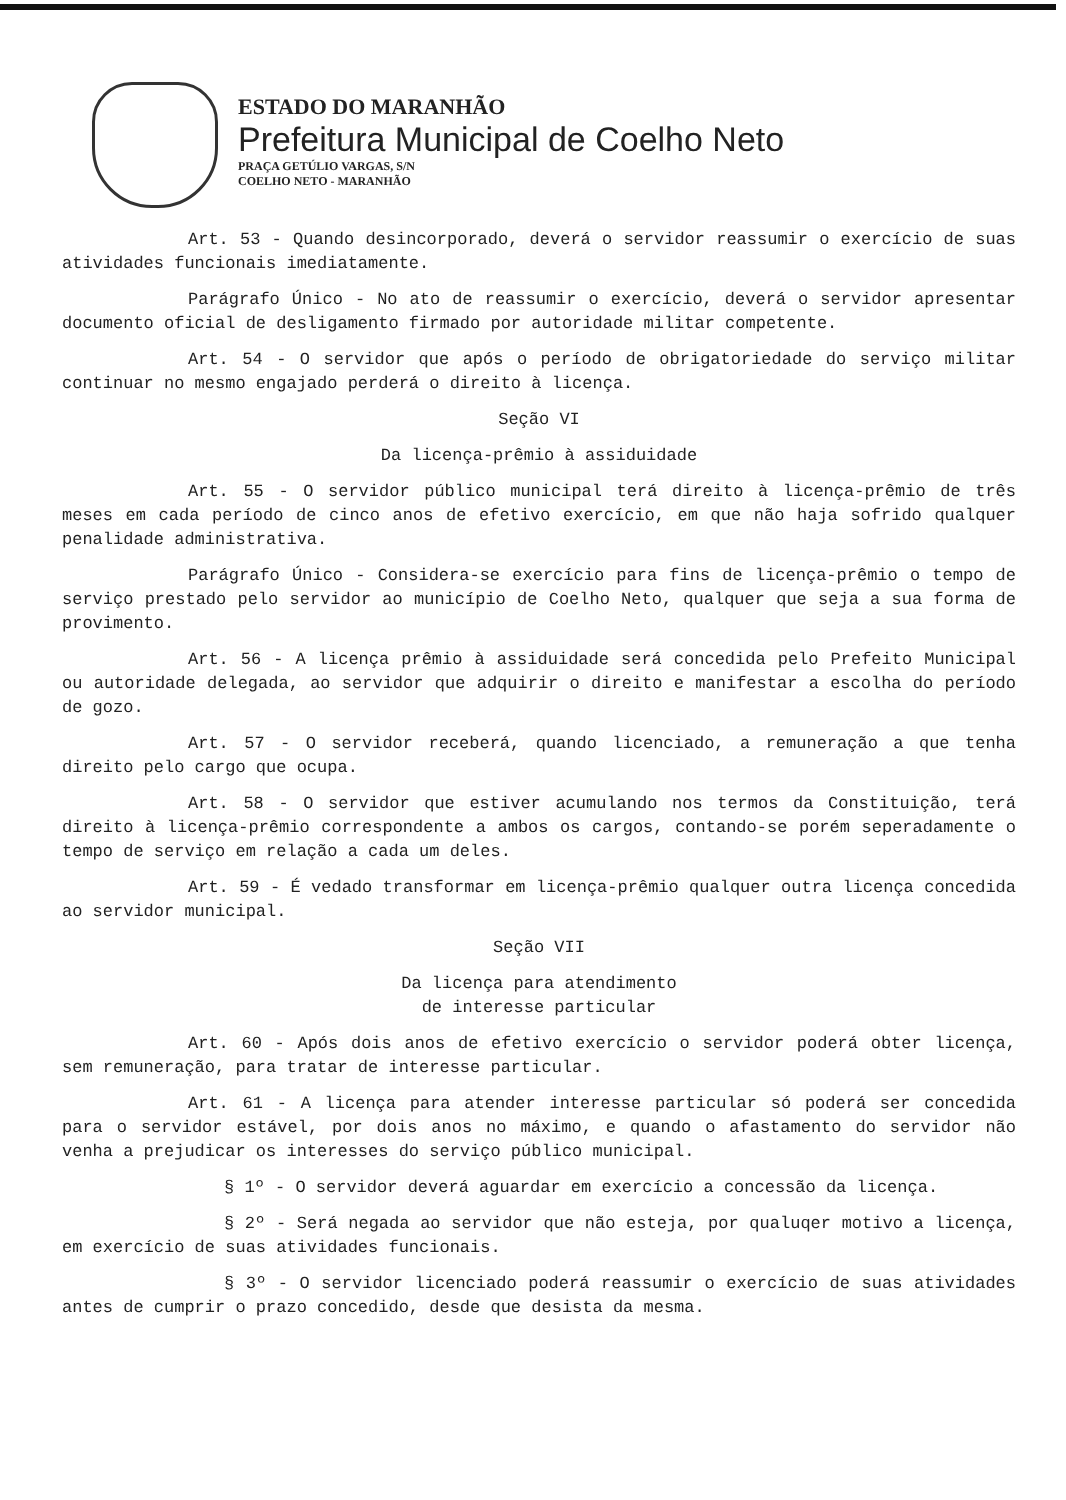ESTADO DO MARANHÃO
Prefeitura Municipal de Coelho Neto
PRAÇA GETÚLIO VARGAS, S/N
COELHO NETO - MARANHÃO
Art. 53 - Quando desincorporado, deverá o servidor reassumir o exercício de suas atividades funcionais imediatamente.
Parágrafo Único - No ato de reassumir o exercício, deverá o servidor apresentar documento oficial de desligamento firmado por autoridade militar competente.
Art. 54 - O servidor que após o período de obrigatoriedade do serviço militar continuar no mesmo engajado perderá o direito à licença.
Seção VI
Da licença-prêmio à assiduidade
Art. 55 - O servidor público municipal terá direito à licença-prêmio de três meses em cada período de cinco anos de efetivo exercício, em que não haja sofrido qualquer penalidade administrativa.
Parágrafo Único - Considera-se exercício para fins de licença-prêmio o tempo de serviço prestado pelo servidor ao município de Coelho Neto, qualquer que seja a sua forma de provimento.
Art. 56 - A licença prêmio à assiduidade será concedida pelo Prefeito Municipal ou autoridade delegada, ao servidor que adquirir o direito e manifestar a escolha do período de gozo.
Art. 57 - O servidor receberá, quando licenciado, a remuneração a que tenha direito pelo cargo que ocupa.
Art. 58 - O servidor que estiver acumulando nos termos da Constituição, terá direito à licença-prêmio correspondente a ambos os cargos, contando-se porém seperadamente o tempo de serviço em relação a cada um deles.
Art. 59 - É vedado transformar em licença-prêmio qualquer outra licença concedida ao servidor municipal.
Seção VII
Da licença para atendimento
de interesse particular
Art. 60 - Após dois anos de efetivo exercício o servidor poderá obter licença, sem remuneração, para tratar de interesse particular.
Art. 61 - A licença para atender interesse particular só poderá ser concedida para o servidor estável, por dois anos no máximo, e quando o afastamento do servidor não venha a prejudicar os interesses do serviço público municipal.
§ 1º - O servidor deverá aguardar em exercício a concessão da licença.
§ 2º - Será negada ao servidor que não esteja, por qualuqer motivo a licença, em exercício de suas atividades funcionais.
§ 3º - O servidor licenciado poderá reassumir o exercício de suas atividades antes de cumprir o prazo concedido, desde que desista da mesma.